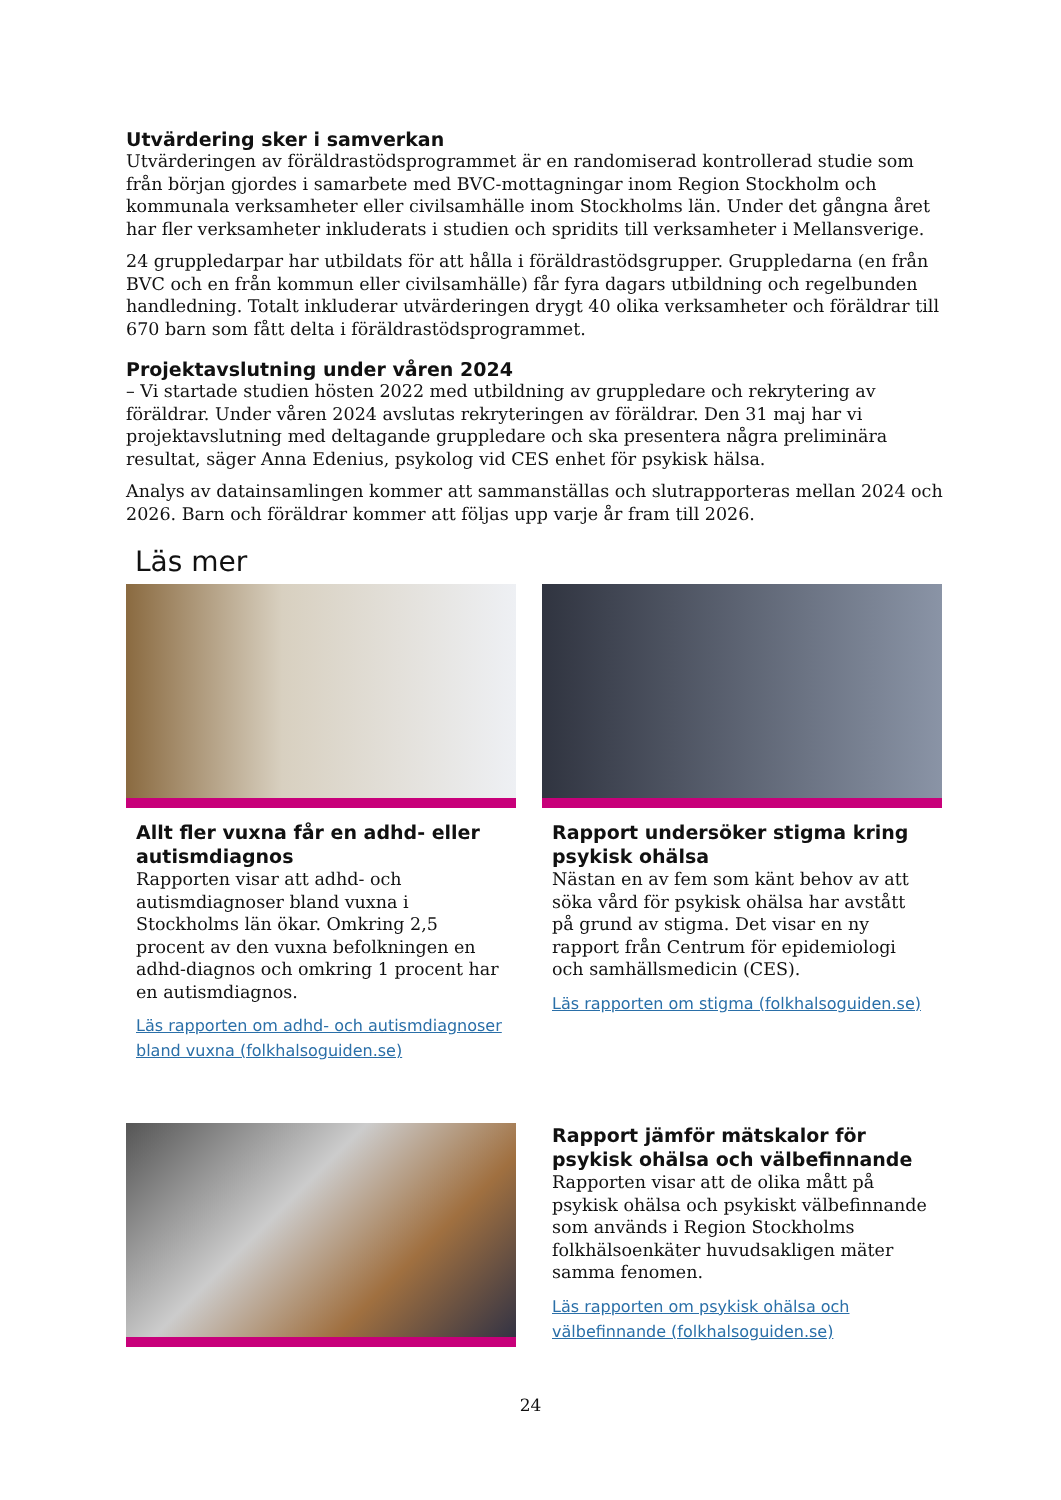Utvärdering sker i samverkan
Utvärderingen av föräldrastödsprogrammet är en randomiserad kontrollerad studie som från början gjordes i samarbete med BVC-mottagningar inom Region Stockholm och kommunala verksamheter eller civilsamhälle inom Stockholms län. Under det gångna året har fler verksamheter inkluderats i studien och spridits till verksamheter i Mellansverige.
24 gruppledarpar har utbildats för att hålla i föräldrastödsgrupper. Gruppledarna (en från BVC och en från kommun eller civilsamhälle) får fyra dagars utbildning och regelbunden handledning. Totalt inkluderar utvärderingen drygt 40 olika verksamheter och föräldrar till 670 barn som fått delta i föräldrastödsprogrammet.
Projektavslutning under våren 2024
– Vi startade studien hösten 2022 med utbildning av gruppledare och rekrytering av föräldrar. Under våren 2024 avslutas rekryteringen av föräldrar. Den 31 maj har vi projektavslutning med deltagande gruppledare och ska presentera några preliminära resultat, säger Anna Edenius, psykolog vid CES enhet för psykisk hälsa.
Analys av datainsamlingen kommer att sammanställas och slutrapporteras mellan 2024 och 2026. Barn och föräldrar kommer att följas upp varje år fram till 2026.
Läs mer
Allt fler vuxna får en adhd- eller autismdiagnos
Rapporten visar att adhd- och autismdiagnoser bland vuxna i Stockholms län ökar. Omkring 2,5 procent av den vuxna befolkningen en adhd-diagnos och omkring 1 procent har en autismdiagnos.
Läs rapporten om adhd- och autismdiagnoser bland vuxna (folkhalsoguiden.se)
Rapport undersöker stigma kring psykisk ohälsa
Nästan en av fem som känt behov av att söka vård för psykisk ohälsa har avstått på grund av stigma. Det visar en ny rapport från Centrum för epidemiologi och samhällsmedicin (CES).
Läs rapporten om stigma (folkhalsoguiden.se)
Rapport jämför mätskalor för psykisk ohälsa och välbefinnande
Rapporten visar att de olika mått på psykisk ohälsa och psykiskt välbefinnande som används i Region Stockholms folkhälsoenkäter huvudsakligen mäter samma fenomen.
Läs rapporten om psykisk ohälsa och välbefinnande (folkhalsoguiden.se)
24